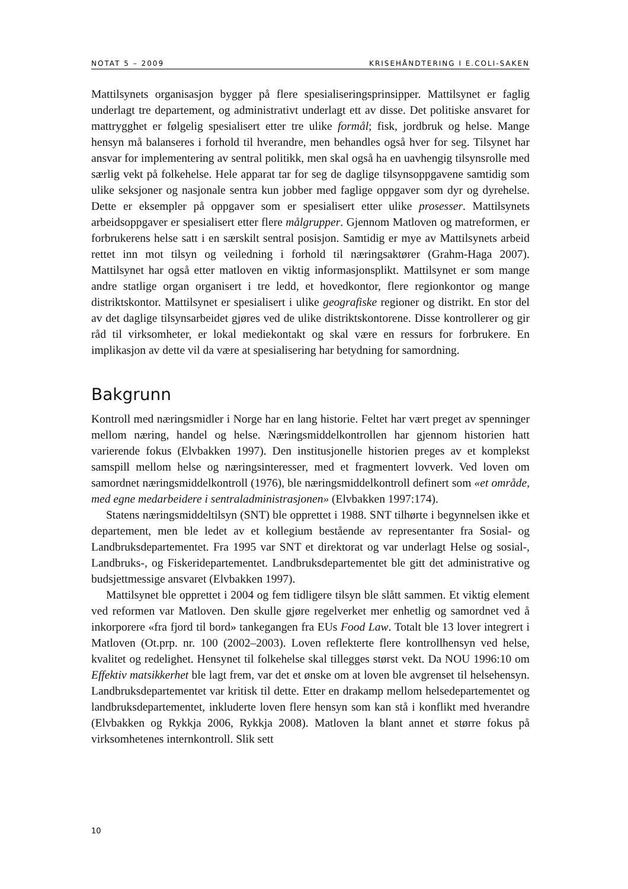NOTAT 5 – 2009 KRISEHÅNDTERING I E.COLI-SAKEN
Mattilsynets organisasjon bygger på flere spesialiseringsprinsipper. Mattilsynet er faglig underlagt tre departement, og administrativt underlagt ett av disse. Det politiske ansvaret for mattrygghet er følgelig spesialisert etter tre ulike formål; fisk, jordbruk og helse. Mange hensyn må balanseres i forhold til hverandre, men behandles også hver for seg. Tilsynet har ansvar for implementering av sentral politikk, men skal også ha en uavhengig tilsynsrolle med særlig vekt på folkehelse. Hele apparat tar for seg de daglige tilsynsoppgavene samtidig som ulike seksjoner og nasjonale sentra kun jobber med faglige oppgaver som dyr og dyrehelse. Dette er eksempler på oppgaver som er spesialisert etter ulike prosesser. Mattilsynets arbeidsoppgaver er spesialisert etter flere målgrupper. Gjennom Matloven og matreformen, er forbrukerens helse satt i en særskilt sentral posisjon. Samtidig er mye av Mattilsynets arbeid rettet inn mot tilsyn og veiledning i forhold til næringsaktører (Grahm-Haga 2007). Mattilsynet har også etter matloven en viktig informasjonsplikt. Mattilsynet er som mange andre statlige organ organisert i tre ledd, et hovedkontor, flere regionkontor og mange distriktskontor. Mattilsynet er spesialisert i ulike geografiske regioner og distrikt. En stor del av det daglige tilsynsarbeidet gjøres ved de ulike distriktskontorene. Disse kontrollerer og gir råd til virksomheter, er lokal mediekontakt og skal være en ressurs for forbrukere. En implikasjon av dette vil da være at spesialisering har betydning for samordning.
Bakgrunn
Kontroll med næringsmidler i Norge har en lang historie. Feltet har vært preget av spenninger mellom næring, handel og helse. Næringsmiddelkontrollen har gjennom historien hatt varierende fokus (Elvbakken 1997). Den institusjonelle historien preges av et komplekst samspill mellom helse og næringsinteresser, med et fragmentert lovverk. Ved loven om samordnet næringsmiddelkontroll (1976), ble næringsmiddelkontroll definert som «et område, med egne medarbeidere i sentraladministrasjonen» (Elvbakken 1997:174).
Statens næringsmiddeltilsyn (SNT) ble opprettet i 1988. SNT tilhørte i begynnelsen ikke et departement, men ble ledet av et kollegium bestående av representanter fra Sosial- og Landbruksdepartementet. Fra 1995 var SNT et direktorat og var underlagt Helse og sosial-, Landbruks-, og Fiskeridepartementet. Landbruksdepartementet ble gitt det administrative og budsjettmessige ansvaret (Elvbakken 1997).
Mattilsynet ble opprettet i 2004 og fem tidligere tilsyn ble slått sammen. Et viktig element ved reformen var Matloven. Den skulle gjøre regelverket mer enhetlig og samordnet ved å inkorporere «fra fjord til bord» tankegangen fra EUs Food Law. Totalt ble 13 lover integrert i Matloven (Ot.prp. nr. 100 (2002–2003). Loven reflekterte flere kontrollhensyn ved helse, kvalitet og redelighet. Hensynet til folkehelse skal tillegges størst vekt. Da NOU 1996:10 om Effektiv matsikkerhet ble lagt frem, var det et ønske om at loven ble avgrenset til helsehensyn. Landbruksdepartementet var kritisk til dette. Etter en drakamp mellom helsedepartementet og landbruksdepartementet, inkluderte loven flere hensyn som kan stå i konflikt med hverandre (Elvbakken og Rykkja 2006, Rykkja 2008). Matloven la blant annet et større fokus på virksomhetenes internkontroll. Slik sett
10